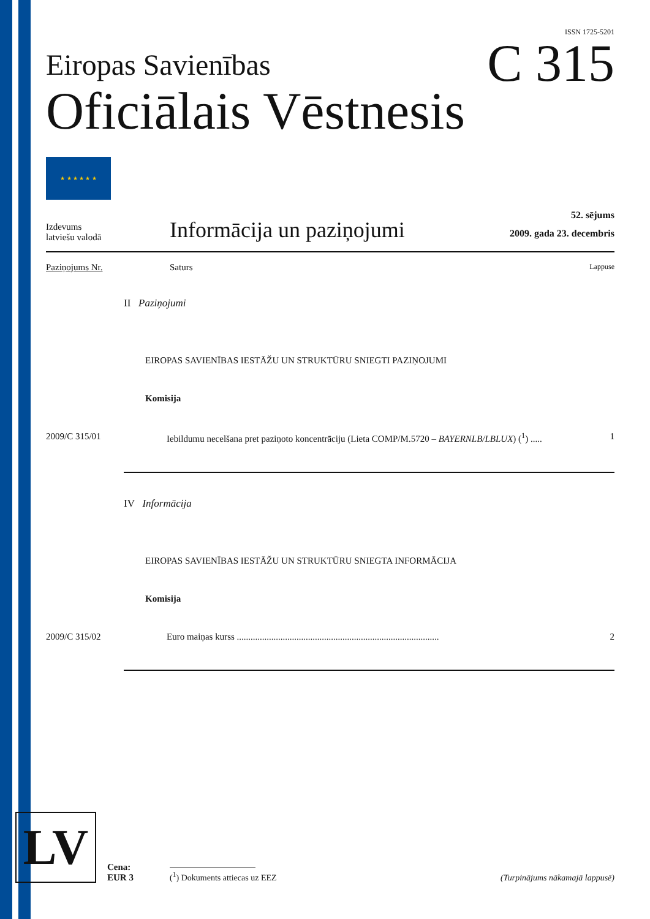ISSN 1725-5201
Eiropas Savienības
Oficiālais Vēstnesis
C 315
★ ★ ★ ★ ★ ★
Izdevums
latviešu valodā
Informācija un paziņojumi
52. sējums
2009. gada 23. decembris
Paziņojums Nr. Saturs
Lappuse
II Paziņojumi
EIROPAS SAVIENĪBAS IESTĀŽU UN STRUKTŪRU SNIEGTI PAZIŅOJUMI
Komisija
2009/C 315/01 Iebildumu necelšana pret paziņoto koncentrāciju (Lieta COMP/M.5720 – BAYERNLB/LBLUX) (<sup>1</sup>) .....
1
IV Informācija
EIROPAS SAVIENĪBAS IESTĀŽU UN STRUKTŪRU SNIEGTA INFORMĀCIJA
Komisija
2009/C 315/02 Euro maiņas kurss ........................................................................................
2
LV
Cena:
EUR 3
(<sup>1</sup>) Dokuments attiecas uz EEZ
(Turpinājums nākamajā lappusē)